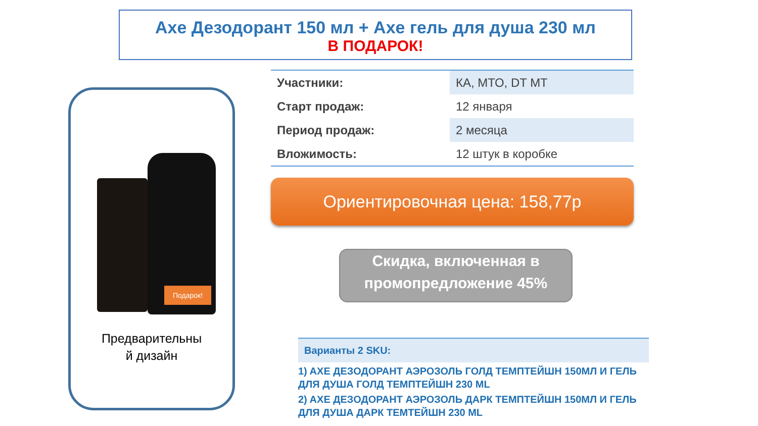Axe Дезодорант 150 мл + Axe гель для душа 230 мл
В ПОДАРОК!
Подарок!
Предварительны
й дизайн
| Участники: | КА, МТО, DT MT |
| Старт продаж: | 12 января |
| Период продаж: | 2 месяца |
| Вложимость: | 12 штук в коробке |
Ориентировочная цена: 158,77р
Скидка, включенная в промопредложение 45%
Варианты 2 SKU:
1) AXE ДЕЗОДОРАНТ АЭРОЗОЛЬ ГОЛД ТЕМПТЕЙШН 150МЛ И ГЕЛЬ ДЛЯ ДУША ГОЛД ТЕМПТЕЙШН 230 ML
2) AXE ДЕЗОДОРАНТ АЭРОЗОЛЬ ДАРК ТЕМПТЕЙШН 150МЛ И ГЕЛЬ ДЛЯ ДУША ДАРК ТЕМТЕЙШН 230 ML